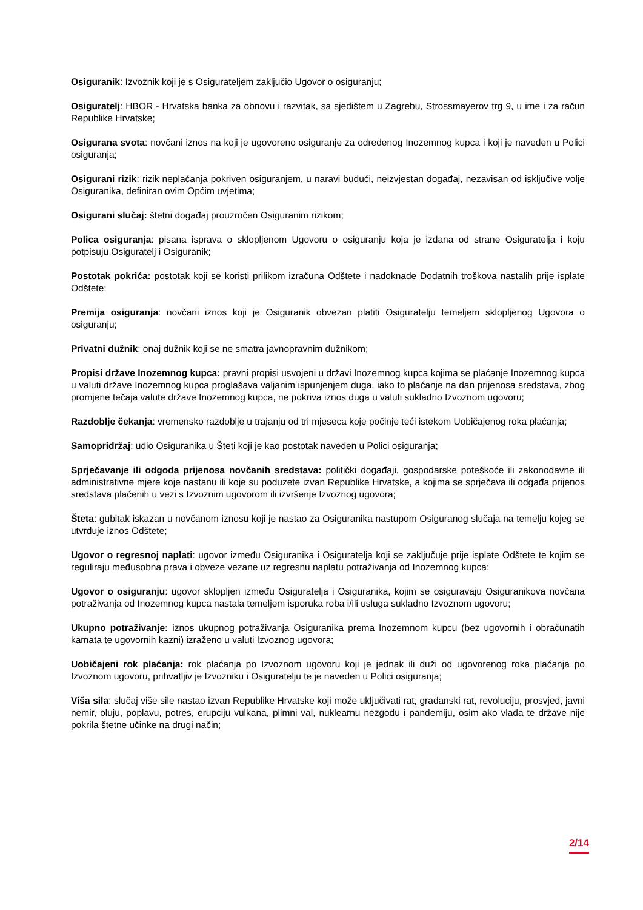Osiguranik: Izvoznik koji je s Osigurateljem zaključio Ugovor o osiguranju;
Osiguratelj: HBOR - Hrvatska banka za obnovu i razvitak, sa sjedištem u Zagrebu, Strossmayerov trg 9, u ime i za račun Republike Hrvatske;
Osigurana svota: novčani iznos na koji je ugovoreno osiguranje za određenog Inozemnog kupca i koji je naveden u Polici osiguranja;
Osigurani rizik: rizik neplaćanja pokriven osiguranjem, u naravi budući, neizvjestan događaj, nezavisan od isključive volje Osiguranika, definiran ovim Općim uvjetima;
Osigurani slučaj: štetni događaj prouzročen Osiguranim rizikom;
Polica osiguranja: pisana isprava o sklopljenom Ugovoru o osiguranju koja je izdana od strane Osiguratelja i koju potpisuju Osiguratelj i Osiguranik;
Postotak pokrića: postotak koji se koristi prilikom izračuna Odštete i nadoknade Dodatnih troškova nastalih prije isplate Odštete;
Premija osiguranja: novčani iznos koji je Osiguranik obvezan platiti Osiguratelju temeljem sklopljenog Ugovora o osiguranju;
Privatni dužnik: onaj dužnik koji se ne smatra javnopravnim dužnikom;
Propisi države Inozemnog kupca: pravni propisi usvojeni u državi Inozemnog kupca kojima se plaćanje Inozemnog kupca u valuti države Inozemnog kupca proglašava valjanim ispunjenjem duga, iako to plaćanje na dan prijenosa sredstava, zbog promjene tečaja valute države Inozemnog kupca, ne pokriva iznos duga u valuti sukladno Izvoznom ugovoru;
Razdoblje čekanja: vremensko razdoblje u trajanju od tri mjeseca koje počinje teći istekom Uobičajenog roka plaćanja;
Samopridržaj: udio Osiguranika u Šteti koji je kao postotak naveden u Polici osiguranja;
Sprječavanje ili odgoda prijenosa novčanih sredstava: politički događaji, gospodarske poteškoće ili zakonodavne ili administrativne mjere koje nastanu ili koje su poduzete izvan Republike Hrvatske, a kojima se sprječava ili odgađa prijenos sredstava plaćenih u vezi s Izvoznim ugovorom ili izvršenje Izvoznog ugovora;
Šteta: gubitak iskazan u novčanom iznosu koji je nastao za Osiguranika nastupom Osiguranog slučaja na temelju kojeg se utvrđuje iznos Odštete;
Ugovor o regresnoj naplati: ugovor između Osiguranika i Osiguratelja koji se zaključuje prije isplate Odštete te kojim se reguliraju međusobna prava i obveze vezane uz regresnu naplatu potraživanja od Inozemnog kupca;
Ugovor o osiguranju: ugovor sklopljen između Osiguratelja i Osiguranika, kojim se osiguravaju Osiguranikova novčana potraživanja od Inozemnog kupca nastala temeljem isporuka roba i/ili usluga sukladno Izvoznom ugovoru;
Ukupno potraživanje: iznos ukupnog potraživanja Osiguranika prema Inozemnom kupcu (bez ugovornih i obračunatih kamata te ugovornih kazni) izraženo u valuti Izvoznog ugovora;
Uobičajeni rok plaćanja: rok plaćanja po Izvoznom ugovoru koji je jednak ili duži od ugovorenog roka plaćanja po Izvoznom ugovoru, prihvatljiv je Izvozniku i Osiguratelju te je naveden u Polici osiguranja;
Viša sila: slučaj više sile nastao izvan Republike Hrvatske koji može uključivati rat, građanski rat, revoluciju, prosvjed, javni nemir, oluju, poplavu, potres, erupciju vulkana, plimni val, nuklearnu nezgodu i pandemiju, osim ako vlada te države nije pokrila štetne učinke na drugi način;
2/14